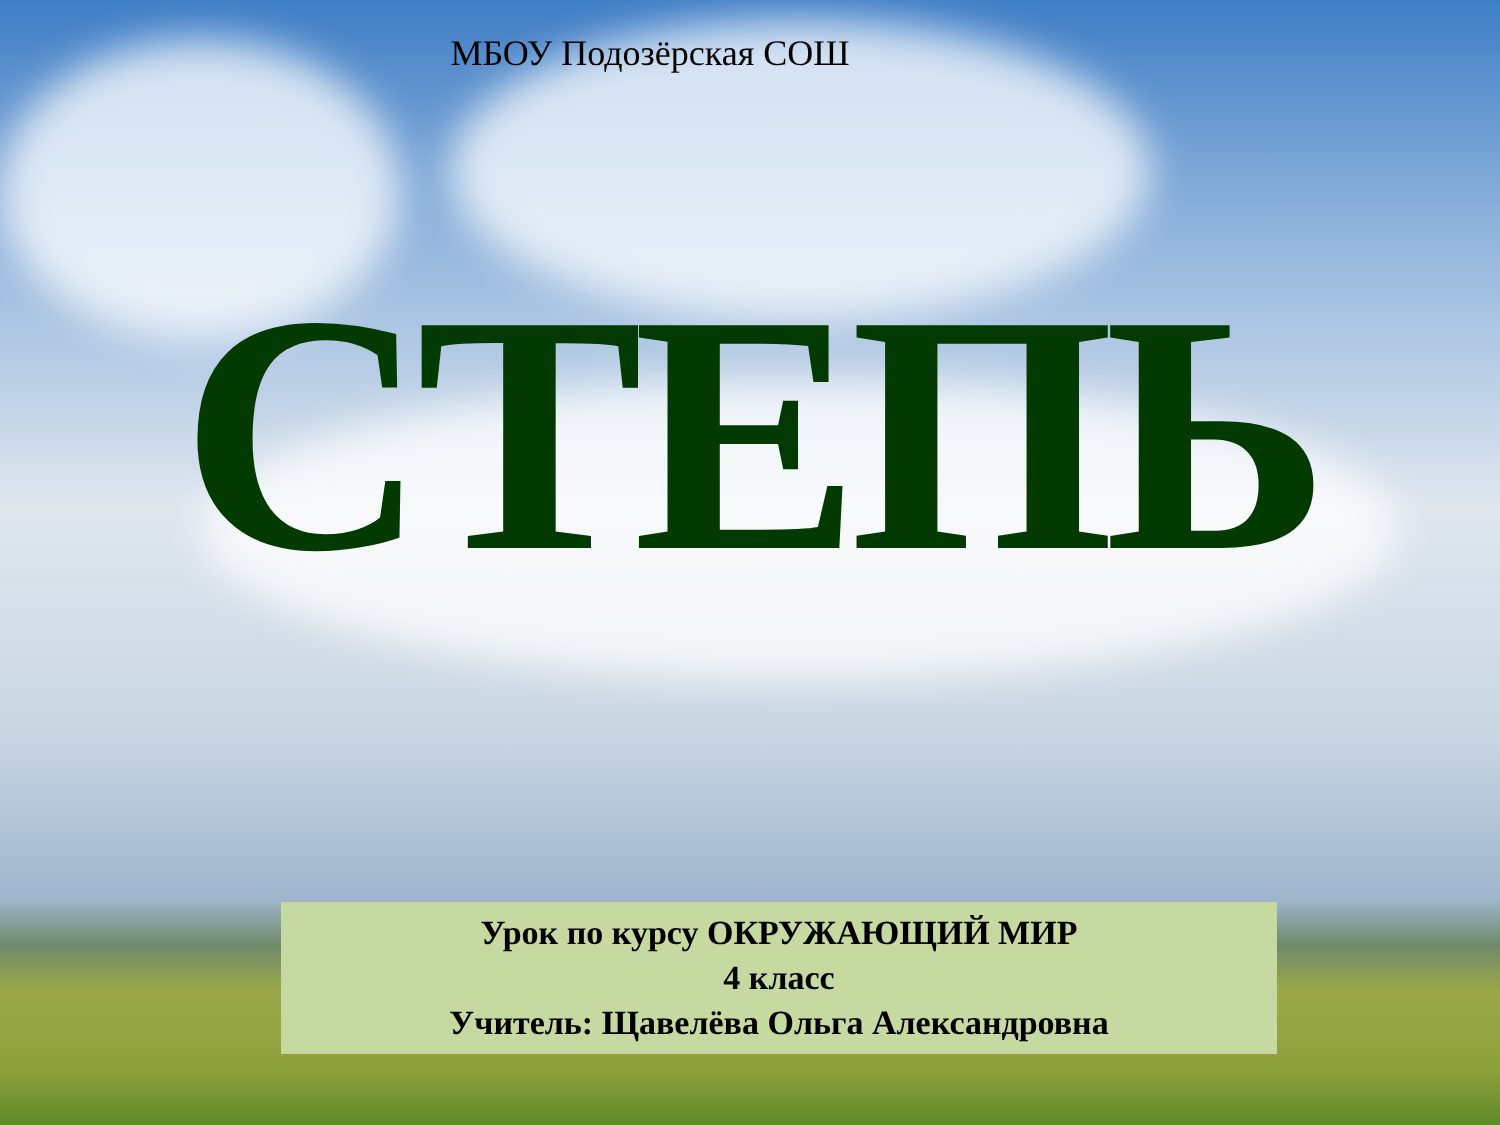МБОУ Подозёрская СОШ
СТЕПЬ
Урок по курсу ОКРУЖАЮЩИЙ МИР
4 класс
Учитель: Щавелёва Ольга Александровна